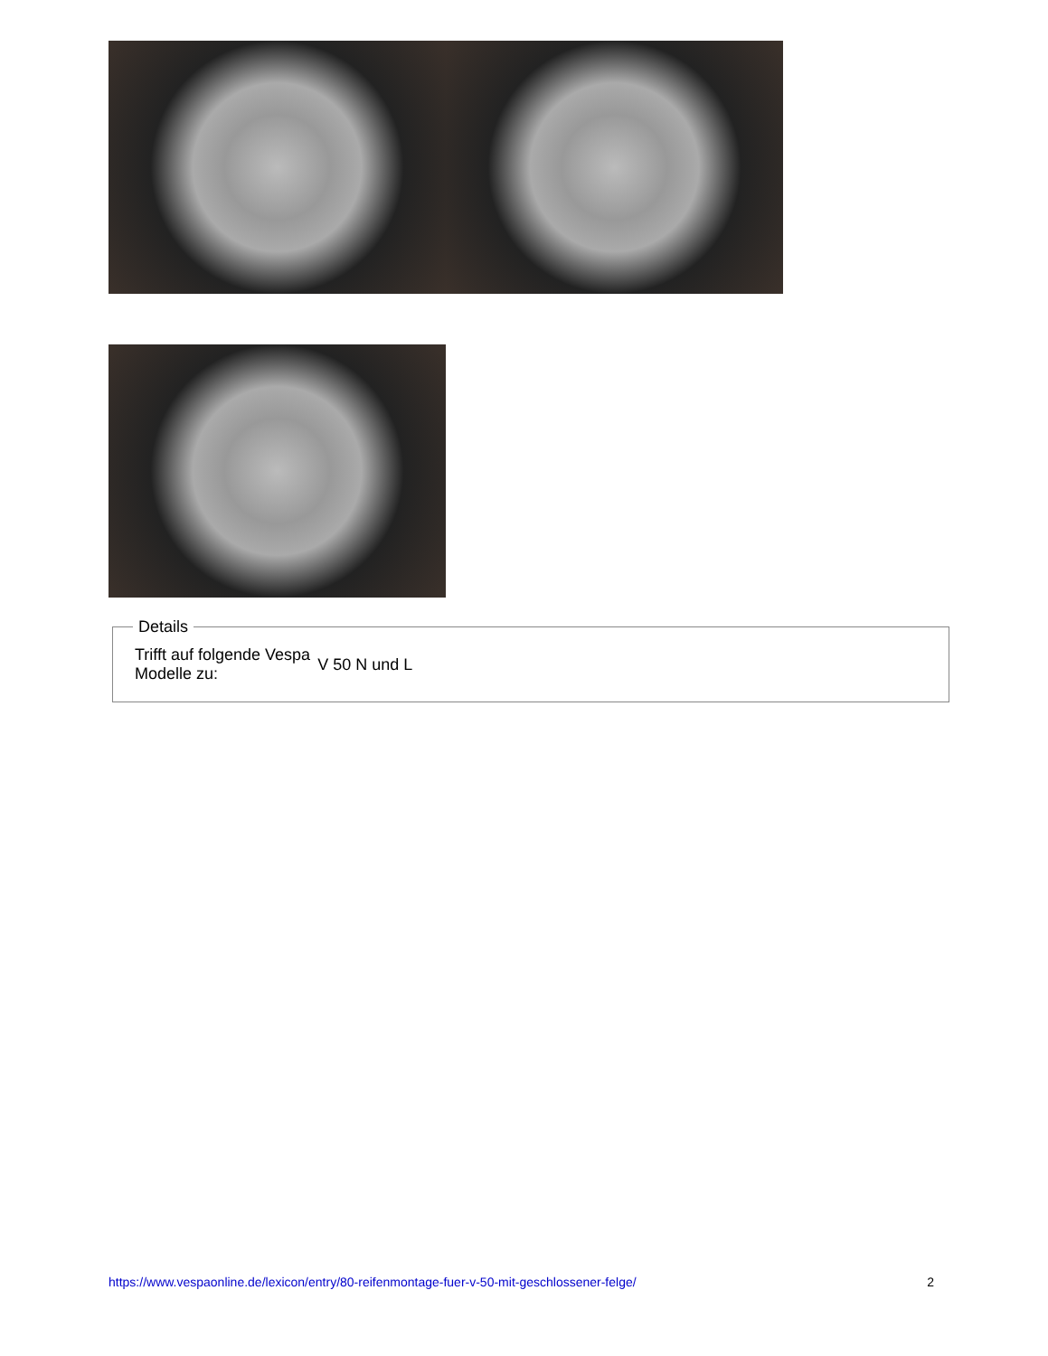Details
| Trifft auf folgende Vespa Modelle zu: | V 50 N und L |
https://www.vespaonline.de/lexicon/entry/80-reifenmontage-fuer-v-50-mit-geschlossener-felge/ 2